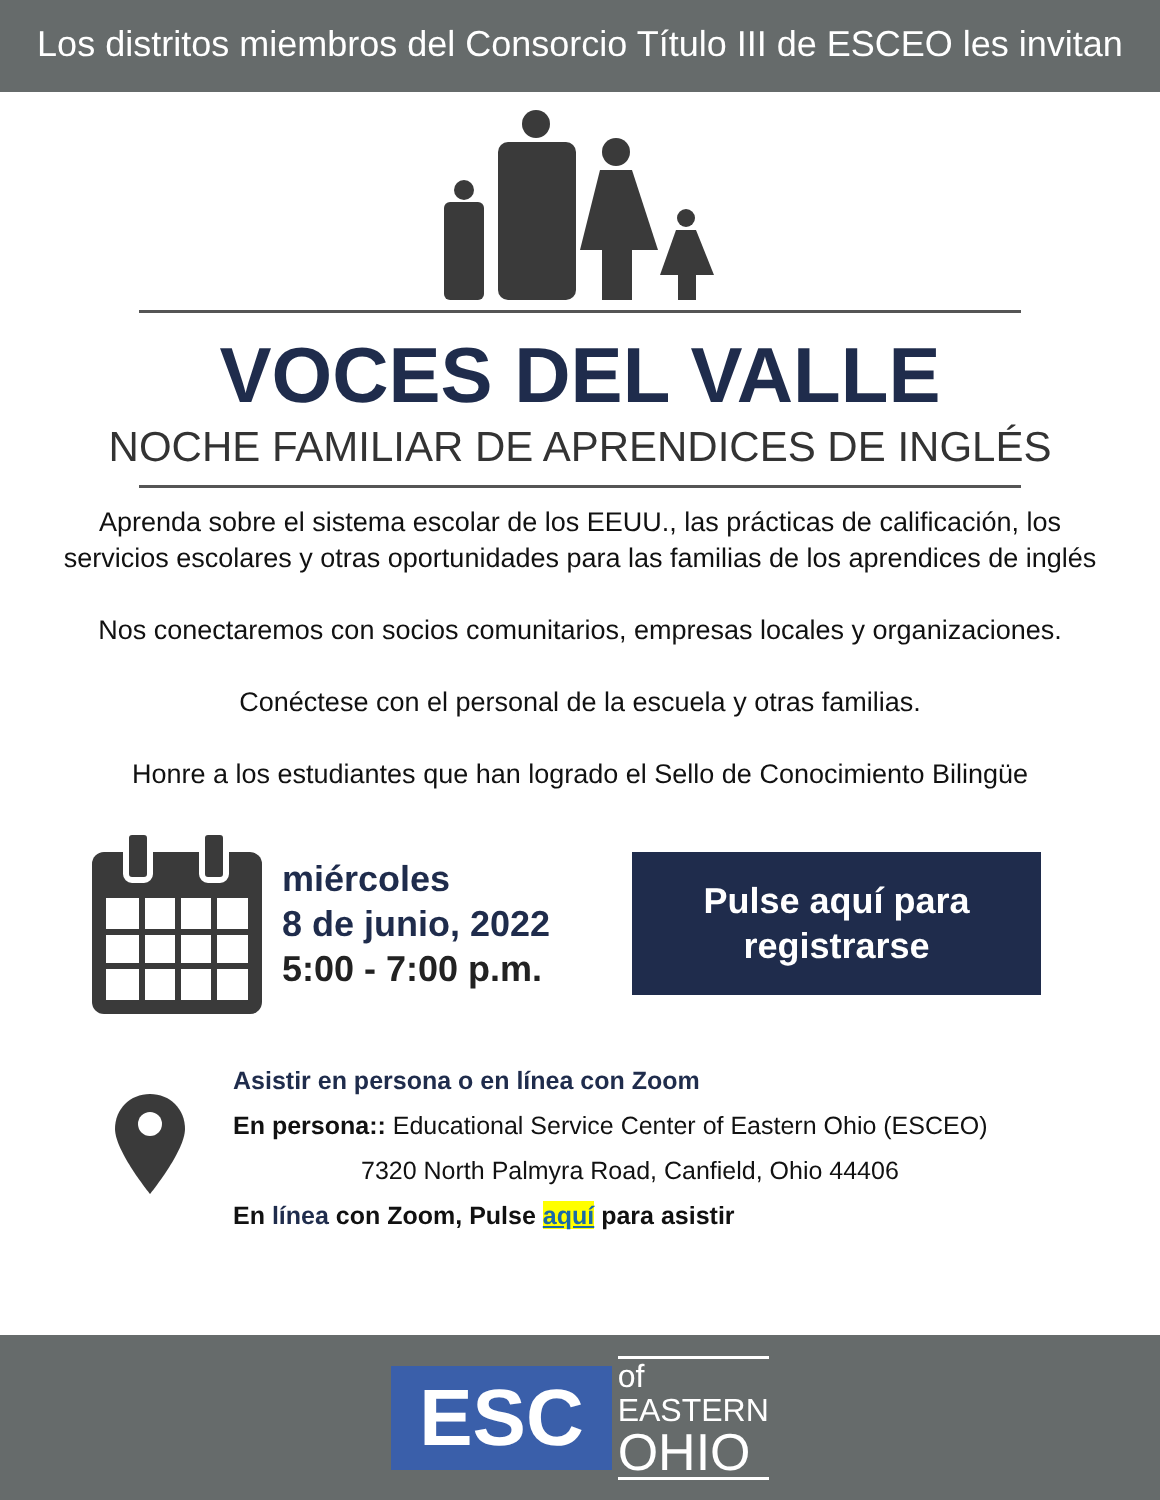Los distritos miembros del Consorcio Título III de ESCEO les invitan
VOCES DEL VALLE
NOCHE FAMILIAR DE APRENDICES DE INGLÉS
Aprenda sobre el sistema escolar de los EEUU., las prácticas de calificación, los servicios escolares y otras oportunidades para las familias de los aprendices de inglés
Nos conectaremos con socios comunitarios, empresas locales y organizaciones.
Conéctese con el personal de la escuela y otras familias.
Honre a los estudiantes que han logrado el Sello de Conocimiento Bilingüe
miércoles
8 de junio, 2022
5:00 - 7:00 p.m.
Pulse aquí para
registrarse
Asistir en persona o en línea con Zoom
En persona:: Educational Service Center of Eastern Ohio (ESCEO)
7320 North Palmyra Road, Canfield, Ohio 44406
En línea con Zoom, Pulse aquí para asistir
ESC
of
EASTERN
OHIO